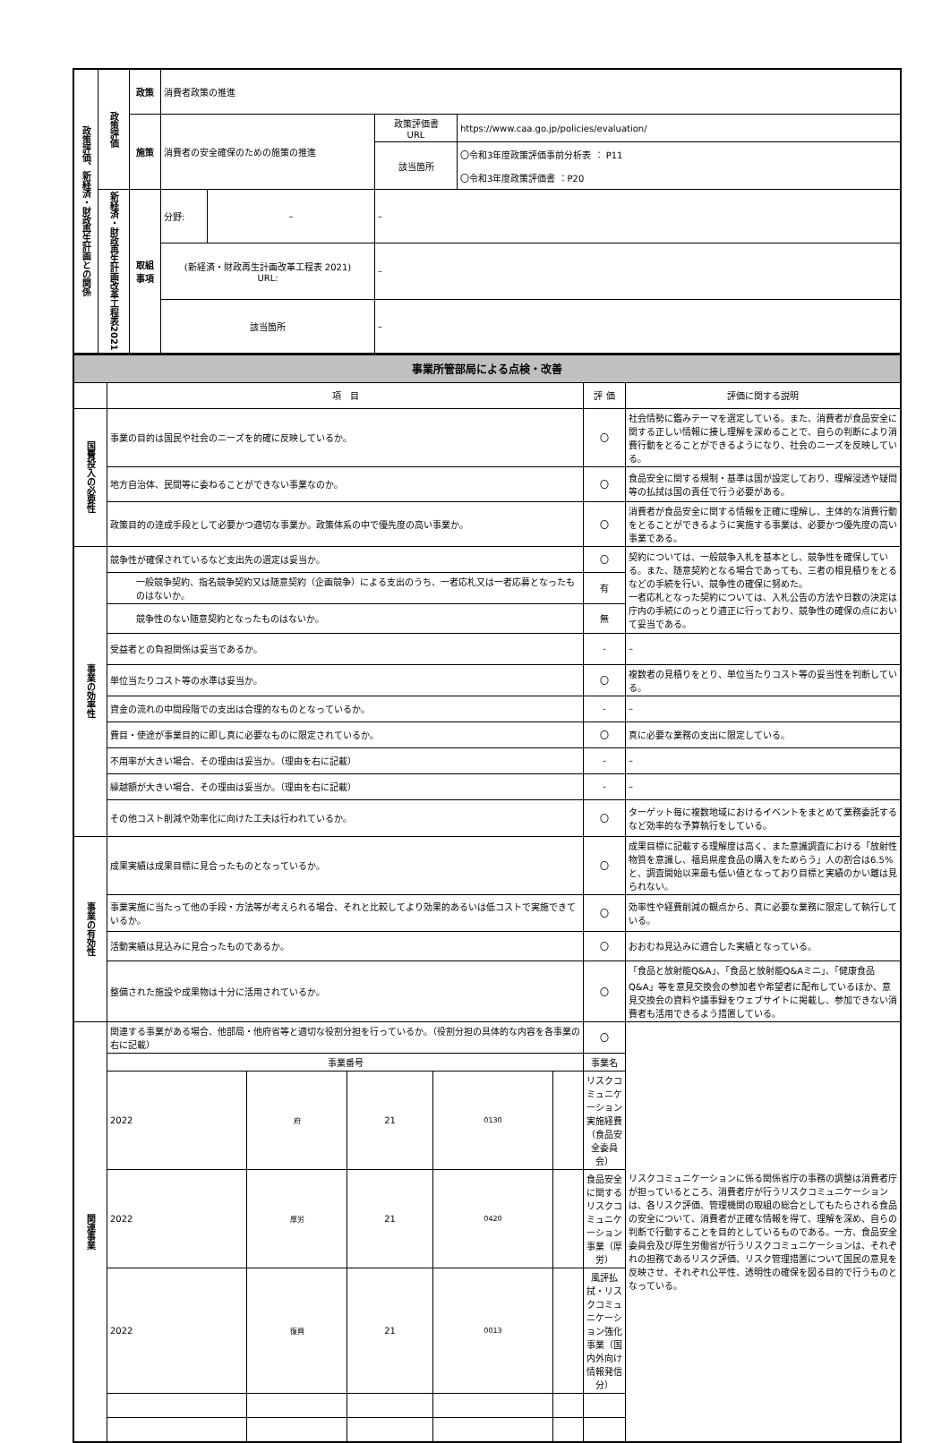| 政策評価、新経済・財政再生計画との関係 | 政策評価 | 政策 | 消費者政策の推進 | | | |
| | | 施策 | 消費者の安全確保のための施策の推進 | | 政策評価書 URL | https://www.caa.go.jp/policies/evaluation/ |
| | | | | | 該当箇所 | 〇令和3年度政策評価事前分析表 ： P11 〇令和3年度政策評価書 ：P20 |
| | 新経済・財政再生計画改革工程表2021 | 取組 事項 | 分野: | – | – | |
| | | | (新経済・財政再生計画改革工程表 2021) URL: | | – | |
| | | | 該当箇所 | | – | |
| 事業所管部局による点検・改善 | | | |
| | 項 目 | 評 価 | 評価に関する説明 |
| 国費投入の必要性 | 事業の目的は国民や社会のニーズを的確に反映しているか。 | 〇 | 社会情勢に鑑みテーマを選定している。また、消費者が食品安全に関する正しい情報に接し理解を深めることで、自らの判断により消費行動をとることができるようになり、社会のニーズを反映している。 |
| | 地方自治体、民間等に委ねることができない事業なのか。 | 〇 | 食品安全に関する規制・基準は国が設定しており、理解浸透や疑問等の払拭は国の責任で行う必要がある。 |
| | 政策目的の達成手段として必要かつ適切な事業か。政策体系の中で優先度の高い事業か。 | 〇 | 消費者が食品安全に関する情報を正確に理解し、主体的な消費行動をとることができるように実施する事業は、必要かつ優先度の高い事業である。 |
| 事業の効率性 | 競争性が確保されているなど支出先の選定は妥当か。 | 〇 | 契約については、一般競争入札を基本とし、競争性を確保している。また、随意契約となる場合であっても、三者の相見積りをとるなどの手続を行い、競争性の確保に努めた。 一者応札となった契約については、入札公告の方法や日数の決定は庁内の手続にのっとり適正に行っており、競争性の確保の点において妥当である。 |
| | 一般競争契約、指名競争契約又は随意契約（企画競争）による支出のうち、一者応札又は一者応募となったものはないか。 | 有 | |
| | 競争性のない随意契約となったものはないか。 | 無 | |
| | 受益者との負担関係は妥当であるか。 | - | – |
| | 単位当たりコスト等の水準は妥当か。 | 〇 | 複数者の見積りをとり、単位当たりコスト等の妥当性を判断している。 |
| | 資金の流れの中間段階での支出は合理的なものとなっているか。 | - | – |
| | 費目・使途が事業目的に即し真に必要なものに限定されているか。 | 〇 | 真に必要な業務の支出に限定している。 |
| | 不用率が大きい場合、その理由は妥当か。（理由を右に記載） | - | – |
| | 繰越額が大きい場合、その理由は妥当か。（理由を右に記載） | - | – |
| | その他コスト削減や効率化に向けた工夫は行われているか。 | 〇 | ターゲット毎に複数地域におけるイベントをまとめて業務委託するなど効率的な予算執行をしている。 |
| 事業の有効性 | 成果実績は成果目標に見合ったものとなっているか。 | 〇 | 成果目標に記載する理解度は高く、また意識調査における「放射性物質を意識し、福島県産食品の購入をためらう」人の割合は6.5%と、調査開始以来最も低い値となっており目標と実績のかい離は見られない。 |
| | 事業実施に当たって他の手段・方法等が考えられる場合、それと比較してより効果的あるいは低コストで実施できているか。 | 〇 | 効率性や経費削減の観点から、真に必要な業務に限定して執行している。 |
| | 活動実績は見込みに見合ったものであるか。 | 〇 | おおむね見込みに適合した実績となっている。 |
| | 整備された施設や成果物は十分に活用されているか。 | 〇 | 「食品と放射能Q&A」、「食品と放射能Q&Aミニ」、「健康食品Q&A」等を意見交換会の参加者や希望者に配布しているほか、意見交換会の資料や議事録をウェブサイトに掲載し、参加できない消費者も活用できるよう措置している。 |
| 関連事業 | / 関連する事業がある場合、他部局・他府省等と適切な役割分担を行っているか。（役割分担の具体的な内容を各事業の右に記載） / / / / / 〇 / / 事業番号 / / / / / 事業名 / / 2022 / 府 / 21 / 0130 / / リスクコミュニケーション実施経費（食品安全委員会） / / 2022 / 厚労 / 21 / 0420 / / 食品安全に関するリスクコミュニケーション事業（厚労） / / 2022 / 復興 / 21 / 0013 / / 風評払拭・リスクコミュニケーション強化事業（国内外向け情報発信分） / | | リスクコミュニケーションに係る関係省庁の事務の調整は消費者庁が担っているところ、消費者庁が行うリスクコミュニケーションは、各リスク評価、管理機関の取組の総合としてもたらされる食品の安全について、消費者が正確な情報を得て、理解を深め、自らの判断で行動することを目的としているものである。一方、食品安全委員会及び厚生労働省が行うリスクコミュニケーションは、それぞれの担務であるリスク評価、リスク管理措置について国民の意見を反映させ、それぞれ公平性、透明性の確保を図る目的で行うものとなっている。 |